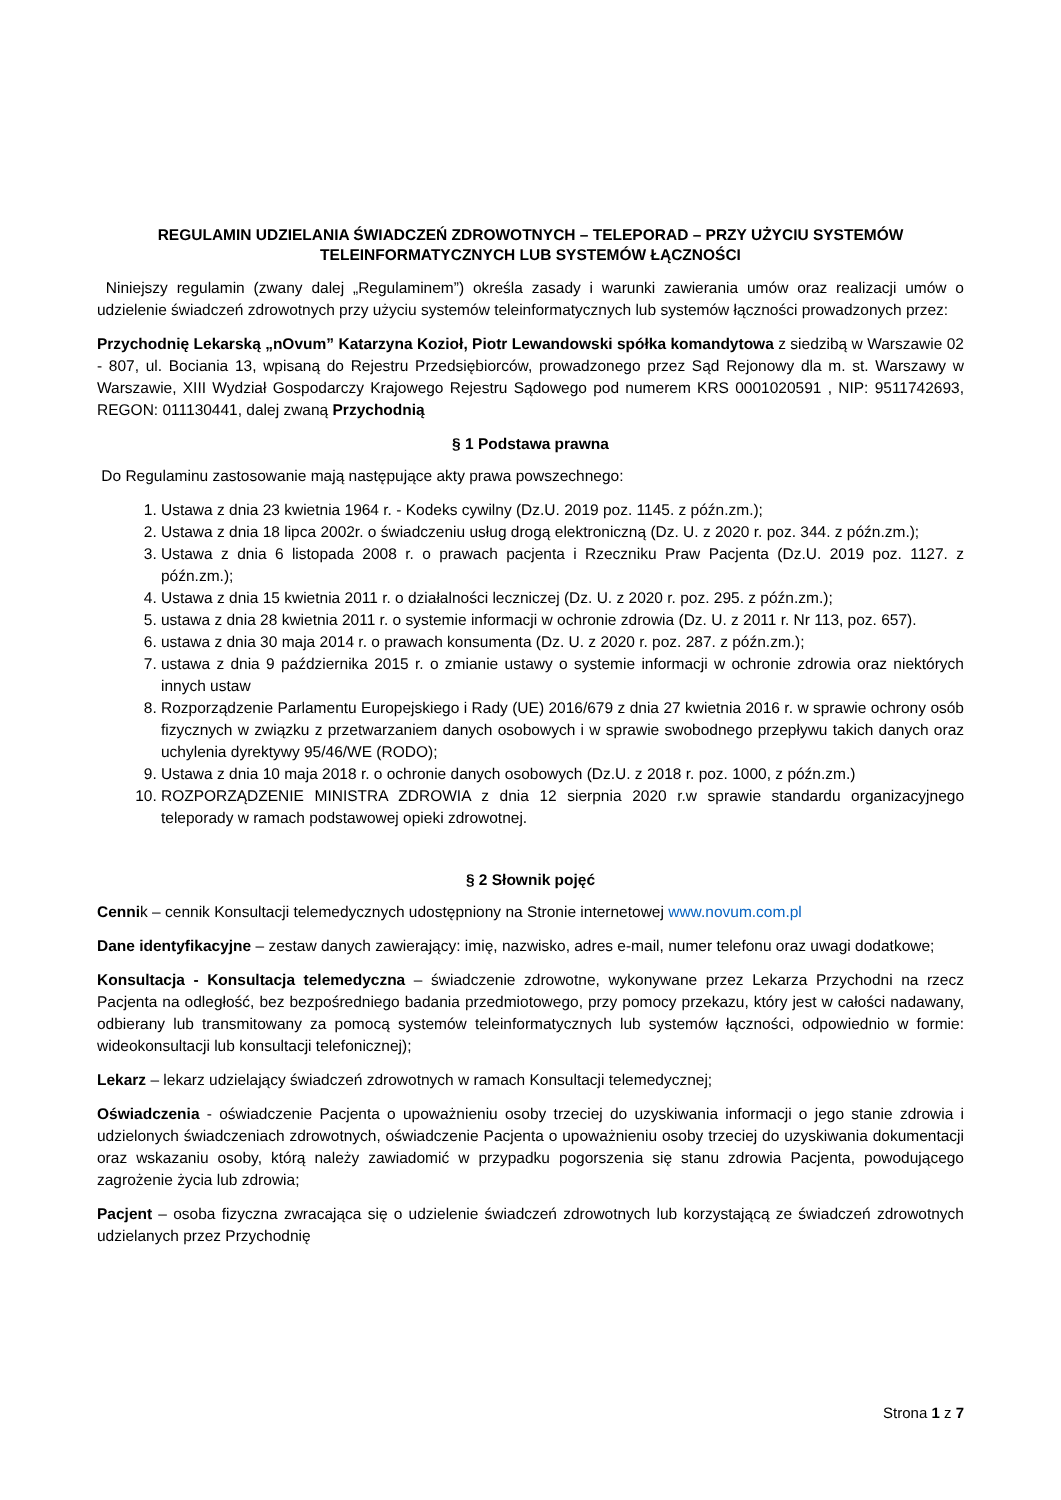REGULAMIN UDZIELANIA ŚWIADCZEŃ ZDROWOTNYCH – TELEPORAD – PRZY UŻYCIU SYSTEMÓW TELEINFORMATYCZNYCH LUB SYSTEMÓW ŁĄCZNOŚCI
Niniejszy regulamin (zwany dalej „Regulaminem”) określa zasady i warunki zawierania umów oraz realizacji umów o udzielenie świadczeń zdrowotnych przy użyciu systemów teleinformatycznych lub systemów łączności prowadzonych przez:
Przychodnię Lekarską „nOvum” Katarzyna Kozioł, Piotr Lewandowski spółka komandytowa z siedzibą w Warszawie 02 - 807, ul. Bociania 13, wpisaną do Rejestru Przedsiębiorców, prowadzonego przez Sąd Rejonowy dla m. st. Warszawy w Warszawie, XIII Wydział Gospodarczy Krajowego Rejestru Sądowego pod numerem KRS 0001020591 , NIP: 9511742693, REGON: 011130441, dalej zwaną Przychodnią
§ 1 Podstawa prawna
Do Regulaminu zastosowanie mają następujące akty prawa powszechnego:
1. Ustawa z dnia 23 kwietnia 1964 r. - Kodeks cywilny (Dz.U. 2019 poz. 1145. z późn.zm.);
2. Ustawa z dnia 18 lipca 2002r. o świadczeniu usług drogą elektroniczną (Dz. U. z 2020 r. poz. 344. z późn.zm.);
3. Ustawa z dnia 6 listopada 2008 r. o prawach pacjenta i Rzeczniku Praw Pacjenta (Dz.U. 2019 poz. 1127. z późn.zm.);
4. Ustawa z dnia 15 kwietnia 2011 r. o działalności leczniczej (Dz. U. z 2020 r. poz. 295. z późn.zm.);
5. ustawa z dnia 28 kwietnia 2011 r. o systemie informacji w ochronie zdrowia (Dz. U. z 2011 r. Nr 113, poz. 657).
6. ustawa z dnia 30 maja 2014 r. o prawach konsumenta (Dz. U. z 2020 r. poz. 287. z późn.zm.);
7. ustawa z dnia 9 października 2015 r. o zmianie ustawy o systemie informacji w ochronie zdrowia oraz niektórych innych ustaw
8. Rozporządzenie Parlamentu Europejskiego i Rady (UE) 2016/679 z dnia 27 kwietnia 2016 r. w sprawie ochrony osób fizycznych w związku z przetwarzaniem danych osobowych i w sprawie swobodnego przepływu takich danych oraz uchylenia dyrektywy 95/46/WE (RODO);
9. Ustawa z dnia 10 maja 2018 r. o ochronie danych osobowych (Dz.U. z 2018 r. poz. 1000, z późn.zm.)
10. ROZPORZĄDZENIE MINISTRA ZDROWIA z dnia 12 sierpnia 2020 r.w sprawie standardu organizacyjnego teleporady w ramach podstawowej opieki zdrowotnej.
§ 2 Słownik pojęć
Cennik – cennik Konsultacji telemedycznych udostępniony na Stronie internetowej www.novum.com.pl
Dane identyfikacyjne – zestaw danych zawierający: imię, nazwisko, adres e-mail, numer telefonu oraz uwagi dodatkowe;
Konsultacja - Konsultacja telemedyczna – świadczenie zdrowotne, wykonywane przez Lekarza Przychodni na rzecz Pacjenta na odległość, bez bezpośredniego badania przedmiotowego, przy pomocy przekazu, który jest w całości nadawany, odbierany lub transmitowany za pomocą systemów teleinformatycznych lub systemów łączności, odpowiednio w formie: wideokonsultacji lub konsultacji telefonicznej);
Lekarz – lekarz udzielający świadczeń zdrowotnych w ramach Konsultacji telemedycznej;
Oświadczenia - oświadczenie Pacjenta o upoważnieniu osoby trzeciej do uzyskiwania informacji o jego stanie zdrowia i udzielonych świadczeniach zdrowotnych, oświadczenie Pacjenta o upoważnieniu osoby trzeciej do uzyskiwania dokumentacji oraz wskazaniu osoby, którą należy zawiadomić w przypadku pogorszenia się stanu zdrowia Pacjenta, powodującego zagrożenie życia lub zdrowia;
Pacjent – osoba fizyczna zwracająca się o udzielenie świadczeń zdrowotnych lub korzystającą ze świadczeń zdrowotnych udzielanych przez Przychodnię
Strona 1 z 7